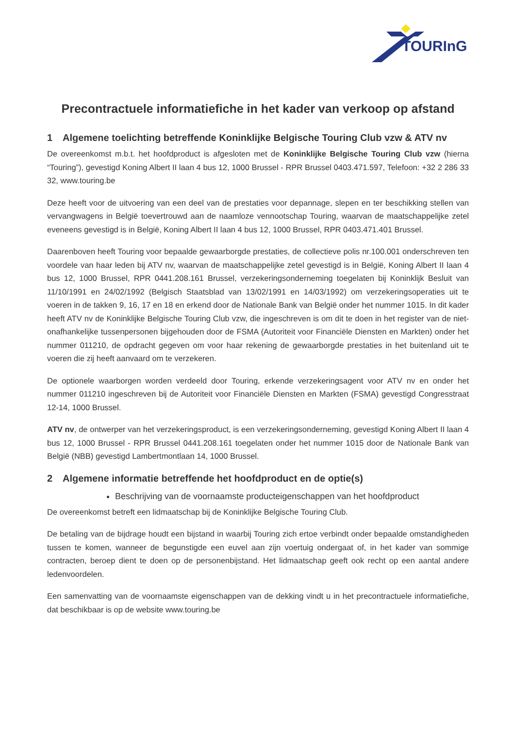TOURInG
Precontractuele informatiefiche in het kader van verkoop op afstand
1 Algemene toelichting betreffende Koninklijke Belgische Touring Club vzw & ATV nv
De overeenkomst m.b.t. het hoofdproduct is afgesloten met de Koninklijke Belgische Touring Club vzw (hierna “Touring”), gevestigd Koning Albert II laan 4 bus 12, 1000 Brussel - RPR Brussel 0403.471.597, Telefoon: +32 2 286 33 32, www.touring.be
Deze heeft voor de uitvoering van een deel van de prestaties voor depannage, slepen en ter beschikking stellen van vervangwagens in België toevertrouwd aan de naamloze vennootschap Touring, waarvan de maatschappelijke zetel eveneens gevestigd is in België, Koning Albert II laan 4 bus 12, 1000 Brussel, RPR 0403.471.401 Brussel.
Daarenboven heeft Touring voor bepaalde gewaarborgde prestaties, de collectieve polis nr.100.001 onderschreven ten voordele van haar leden bij ATV nv, waarvan de maatschappelijke zetel gevestigd is in België, Koning Albert II laan 4 bus 12, 1000 Brussel, RPR 0441.208.161 Brussel, verzekeringsonderneming toegelaten bij Koninklijk Besluit van 11/10/1991 en 24/02/1992 (Belgisch Staatsblad van 13/02/1991 en 14/03/1992) om verzekeringsoperaties uit te voeren in de takken 9, 16, 17 en 18 en erkend door de Nationale Bank van België onder het nummer 1015. In dit kader heeft ATV nv de Koninklijke Belgische Touring Club vzw, die ingeschreven is om dit te doen in het register van de niet-onafhankelijke tussenpersonen bijgehouden door de FSMA (Autoriteit voor Financiële Diensten en Markten) onder het nummer 011210, de opdracht gegeven om voor haar rekening de gewaarborgde prestaties in het buitenland uit te voeren die zij heeft aanvaard om te verzekeren.
De optionele waarborgen worden verdeeld door Touring, erkende verzekeringsagent voor ATV nv en onder het nummer 011210 ingeschreven bij de Autoriteit voor Financiële Diensten en Markten (FSMA) gevestigd Congresstraat 12-14, 1000 Brussel.
ATV nv, de ontwerper van het verzekeringsproduct, is een verzekeringsonderneming, gevestigd Koning Albert II laan 4 bus 12, 1000 Brussel - RPR Brussel 0441.208.161 toegelaten onder het nummer 1015 door de Nationale Bank van België (NBB) gevestigd Lambertmontlaan 14, 1000 Brussel.
2 Algemene informatie betreffende het hoofdproduct en de optie(s)
Beschrijving van de voornaamste producteigenschappen van het hoofdproduct
De overeenkomst betreft een lidmaatschap bij de Koninklijke Belgische Touring Club.
De betaling van de bijdrage houdt een bijstand in waarbij Touring zich ertoe verbindt onder bepaalde omstandigheden tussen te komen, wanneer de begunstigde een euvel aan zijn voertuig ondergaat of, in het kader van sommige contracten, beroep dient te doen op de personenbijstand. Het lidmaatschap geeft ook recht op een aantal andere ledenvoordelen.
Een samenvatting van de voornaamste eigenschappen van de dekking vindt u in het precontractuele informatiefiche, dat beschikbaar is op de website www.touring.be